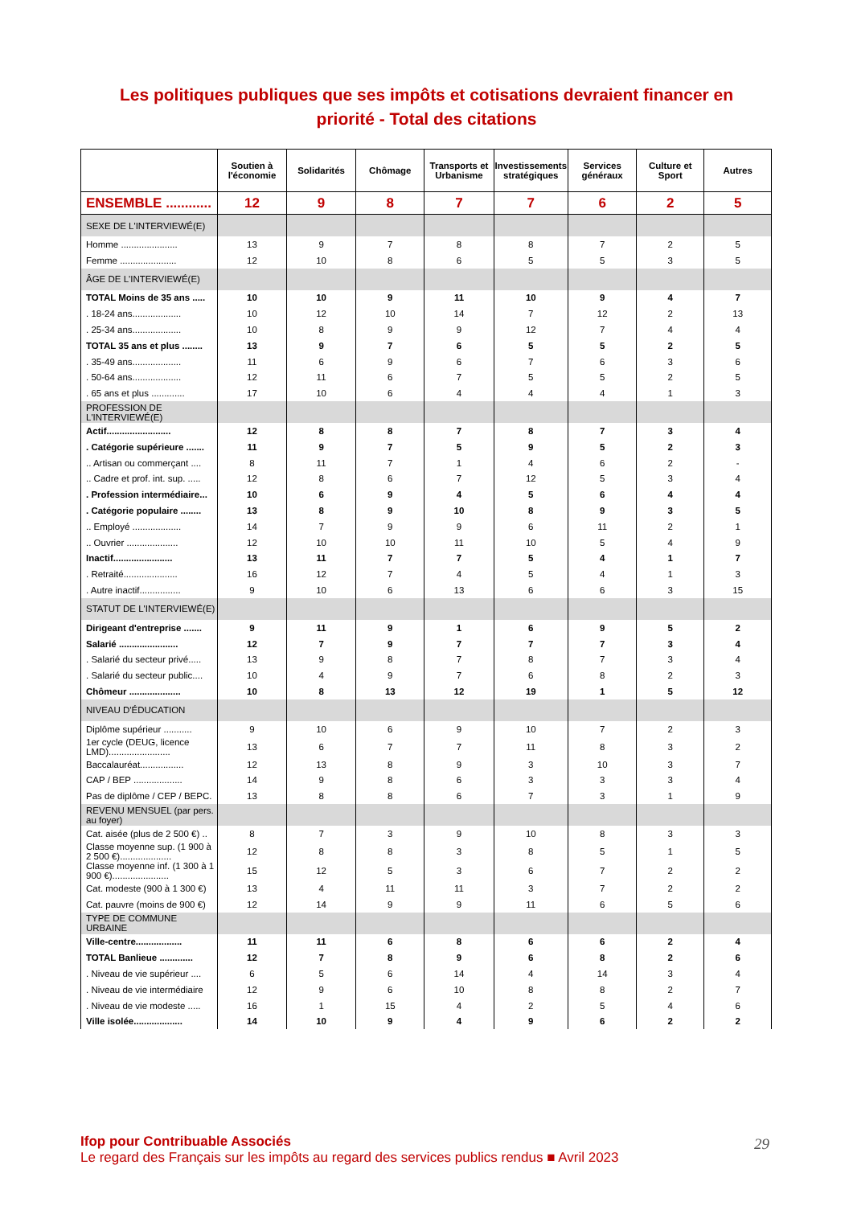Les politiques publiques que ses impôts et cotisations devraient financer en
priorité - Total des citations
| | Soutien à l'économie | Solidarités | Chômage | Transports et Urbanisme | Investissements stratégiques | Services généraux | Culture et Sport | Autres |
| --- | --- | --- | --- | --- | --- | --- | --- | --- |
| ENSEMBLE ............ | 12 | 9 | 8 | 7 | 7 | 6 | 2 | 5 |
| SEXE DE L'INTERVIEWÉ(E) | | | | | | | | |
| Homme ...................... | 13 | 9 | 7 | 8 | 8 | 7 | 2 | 5 |
| Femme ...................... | 12 | 10 | 8 | 6 | 5 | 5 | 3 | 5 |
| ÂGE DE L'INTERVIEWÉ(E) | | | | | | | | |
| TOTAL Moins de 35 ans ..... | 10 | 10 | 9 | 11 | 10 | 9 | 4 | 7 |
| . 18-24 ans................... | 10 | 12 | 10 | 14 | 7 | 12 | 2 | 13 |
| . 25-34 ans................... | 10 | 8 | 9 | 9 | 12 | 7 | 4 | 4 |
| TOTAL 35 ans et plus ........ | 13 | 9 | 7 | 6 | 5 | 5 | 2 | 5 |
| . 35-49 ans................... | 11 | 6 | 9 | 6 | 7 | 6 | 3 | 6 |
| . 50-64 ans................... | 12 | 11 | 6 | 7 | 5 | 5 | 2 | 5 |
| . 65 ans et plus ............. | 17 | 10 | 6 | 4 | 4 | 4 | 1 | 3 |
| PROFESSION DE L'INTERVIEWÉ(E) | | | | | | | | |
| Actif......................... | 12 | 8 | 8 | 7 | 8 | 7 | 3 | 4 |
| . Catégorie supérieure ....... | 11 | 9 | 7 | 5 | 9 | 5 | 2 | 3 |
| .. Artisan ou commerçant .... | 8 | 11 | 7 | 1 | 4 | 6 | 2 | - |
| .. Cadre et prof. int. sup. ..... | 12 | 8 | 6 | 7 | 12 | 5 | 3 | 4 |
| . Profession intermédiaire... | 10 | 6 | 9 | 4 | 5 | 6 | 4 | 4 |
| . Catégorie populaire ........ | 13 | 8 | 9 | 10 | 8 | 9 | 3 | 5 |
| .. Employé ................... | 14 | 7 | 9 | 9 | 6 | 11 | 2 | 1 |
| .. Ouvrier .................... | 12 | 10 | 10 | 11 | 10 | 5 | 4 | 9 |
| Inactif....................... | 13 | 11 | 7 | 7 | 5 | 4 | 1 | 7 |
| . Retraité..................... | 16 | 12 | 7 | 4 | 5 | 4 | 1 | 3 |
| . Autre inactif................ | 9 | 10 | 6 | 13 | 6 | 6 | 3 | 15 |
| STATUT DE L'INTERVIEWÉ(E) | | | | | | | | |
| Dirigeant d'entreprise ....... | 9 | 11 | 9 | 1 | 6 | 9 | 5 | 2 |
| Salarié ....................... | 12 | 7 | 9 | 7 | 7 | 7 | 3 | 4 |
| . Salarié du secteur privé..... | 13 | 9 | 8 | 7 | 8 | 7 | 3 | 4 |
| . Salarié du secteur public.... | 10 | 4 | 9 | 7 | 6 | 8 | 2 | 3 |
| Chômeur .................... | 10 | 8 | 13 | 12 | 19 | 1 | 5 | 12 |
| NIVEAU D'ÉDUCATION | | | | | | | | |
| Diplôme supérieur ........... | 9 | 10 | 6 | 9 | 10 | 7 | 2 | 3 |
| 1er cycle (DEUG, licence LMD)........................ | 13 | 6 | 7 | 7 | 11 | 8 | 3 | 2 |
| Baccalauréat................. | 12 | 13 | 8 | 9 | 3 | 10 | 3 | 7 |
| CAP / BEP ................... | 14 | 9 | 8 | 6 | 3 | 3 | 3 | 4 |
| Pas de diplôme / CEP / BEPC. | 13 | 8 | 8 | 6 | 7 | 3 | 1 | 9 |
| REVENU MENSUEL (par pers. au foyer) | | | | | | | | |
| Cat. aisée (plus de 2 500 €) .. | 8 | 7 | 3 | 9 | 10 | 8 | 3 | 3 |
| Classe moyenne sup. (1 900 à 2 500 €).................... | 12 | 8 | 8 | 3 | 8 | 5 | 1 | 5 |
| Classe moyenne inf. (1 300 à 1 900 €)...................... | 15 | 12 | 5 | 3 | 6 | 7 | 2 | 2 |
| Cat. modeste (900 à 1 300 €) | 13 | 4 | 11 | 11 | 3 | 7 | 2 | 2 |
| Cat. pauvre (moins de 900 €) | 12 | 14 | 9 | 9 | 11 | 6 | 5 | 6 |
| TYPE DE COMMUNE URBAINE | | | | | | | | |
| Ville-centre.................. | 11 | 11 | 6 | 8 | 6 | 6 | 2 | 4 |
| TOTAL Banlieue ............. | 12 | 7 | 8 | 9 | 6 | 8 | 2 | 6 |
| . Niveau de vie supérieur .... | 6 | 5 | 6 | 14 | 4 | 14 | 3 | 4 |
| . Niveau de vie intermédiaire | 12 | 9 | 6 | 10 | 8 | 8 | 2 | 7 |
| . Niveau de vie modeste ..... | 16 | 1 | 15 | 4 | 2 | 5 | 4 | 6 |
| Ville isolée................... | 14 | 10 | 9 | 4 | 9 | 6 | 2 | 2 |
Ifop pour Contribuable Associés
Le regard des Français sur les impôts au regard des services publics rendus ■ Avril 2023
29